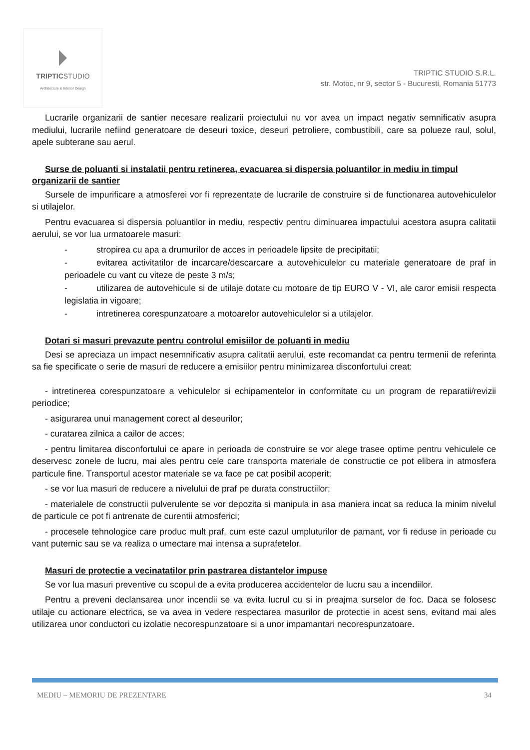TRIPTICSTUDIO
Architecture & Interior Design
TRIPTIC STUDIO S.R.L.
str. Motoc, nr 9, sector 5 - Bucuresti, Romania 51773
Lucrarile organizarii de santier necesare realizarii proiectului nu vor avea un impact negativ semnificativ asupra mediului, lucrarile nefiind generatoare de deseuri toxice, deseuri petroliere, combustibili, care sa polueze raul, solul, apele subterane sau aerul.
Surse de poluanti si instalatii pentru retinerea, evacuarea si dispersia poluantilor in mediu in timpul organizarii de santier
Sursele de impurificare a atmosferei vor fi reprezentate de lucrarile de construire si de functionarea autovehiculelor si utilajelor.
Pentru evacuarea si dispersia poluantilor in mediu, respectiv pentru diminuarea impactului acestora asupra calitatii aerului, se vor lua urmatoarele masuri:
- stropirea cu apa a drumurilor de acces in perioadele lipsite de precipitatii;
- evitarea activitatilor de incarcare/descarcare a autovehiculelor cu materiale generatoare de praf in perioadele cu vant cu viteze de peste 3 m/s;
- utilizarea de autovehicule si de utilaje dotate cu motoare de tip EURO V - VI, ale caror emisii respecta legislatia in vigoare;
- intretinerea corespunzatoare a motoarelor autovehiculelor si a utilajelor.
Dotari si masuri prevazute pentru controlul emisiilor de poluanti in mediu
Desi se apreciaza un impact nesemnificativ asupra calitatii aerului, este recomandat ca pentru termenii de referinta sa fie specificate o serie de masuri de reducere a emisiilor pentru minimizarea disconfortului creat:
- intretinerea corespunzatoare a vehiculelor si echipamentelor in conformitate cu un program de reparatii/revizii periodice;
- asigurarea unui management corect al deseurilor;
- curatarea zilnica a cailor de acces;
- pentru limitarea disconfortului ce apare in perioada de construire se vor alege trasee optime pentru vehiculele ce deservesc zonele de lucru, mai ales pentru cele care transporta materiale de constructie ce pot elibera in atmosfera particule fine. Transportul acestor materiale se va face pe cat posibil acoperit;
- se vor lua masuri de reducere a nivelului de praf pe durata constructiilor;
- materialele de constructii pulverulente se vor depozita si manipula in asa maniera incat sa reduca la minim nivelul de particule ce pot fi antrenate de curentii atmosferici;
- procesele tehnologice care produc mult praf, cum este cazul umpluturilor de pamant, vor fi reduse in perioade cu vant puternic sau se va realiza o umectare mai intensa a suprafetelor.
Masuri de protectie a vecinatatilor prin pastrarea distantelor impuse
Se vor lua masuri preventive cu scopul de a evita producerea accidentelor de lucru sau a incendiilor.
Pentru a preveni declansarea unor incendii se va evita lucrul cu si in preajma surselor de foc. Daca se folosesc utilaje cu actionare electrica, se va avea in vedere respectarea masurilor de protectie in acest sens, evitand mai ales utilizarea unor conductori cu izolatie necorespunzatoare si a unor impamantari necorespunzatoare.
MEDIU – MEMORIU DE PREZENTARE 34